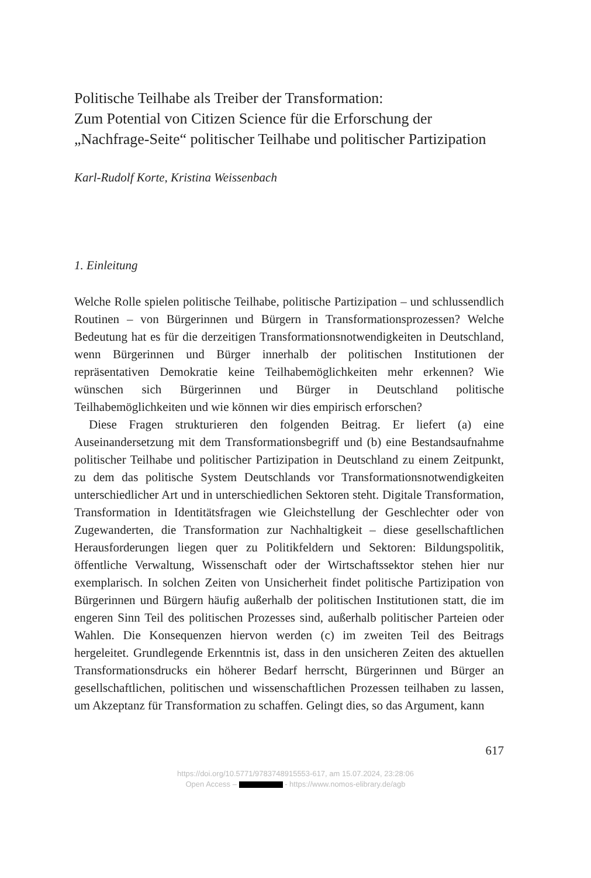Politische Teilhabe als Treiber der Transformation:
Zum Potential von Citizen Science für die Erforschung der „Nachfrage-Seite“ politischer Teilhabe und politischer Partizipation
Karl-Rudolf Korte, Kristina Weissenbach
1. Einleitung
Welche Rolle spielen politische Teilhabe, politische Partizipation – und schlussendlich Routinen – von Bürgerinnen und Bürgern in Transformationsprozessen? Welche Bedeutung hat es für die derzeitigen Transformationsnotwendigkeiten in Deutschland, wenn Bürgerinnen und Bürger innerhalb der politischen Institutionen der repräsentativen Demokratie keine Teilhabemöglichkeiten mehr erkennen? Wie wünschen sich Bürgerinnen und Bürger in Deutschland politische Teilhabemöglichkeiten und wie können wir dies empirisch erforschen?
Diese Fragen strukturieren den folgenden Beitrag. Er liefert (a) eine Auseinandersetzung mit dem Transformationsbegriff und (b) eine Bestandsaufnahme politischer Teilhabe und politischer Partizipation in Deutschland zu einem Zeitpunkt, zu dem das politische System Deutschlands vor Transformationsnotwendigkeiten unterschiedlicher Art und in unterschiedlichen Sektoren steht. Digitale Transformation, Transformation in Identitätsfragen wie Gleichstellung der Geschlechter oder von Zugewanderten, die Transformation zur Nachhaltigkeit – diese gesellschaftlichen Herausforderungen liegen quer zu Politikfeldern und Sektoren: Bildungspolitik, öffentliche Verwaltung, Wissenschaft oder der Wirtschaftssektor stehen hier nur exemplarisch. In solchen Zeiten von Unsicherheit findet politische Partizipation von Bürgerinnen und Bürgern häufig außerhalb der politischen Institutionen statt, die im engeren Sinn Teil des politischen Prozesses sind, außerhalb politischer Parteien oder Wahlen. Die Konsequenzen hiervon werden (c) im zweiten Teil des Beitrags hergeleitet. Grundlegende Erkenntnis ist, dass in den unsicheren Zeiten des aktuellen Transformationsdrucks ein höherer Bedarf herrscht, Bürgerinnen und Bürger an gesellschaftlichen, politischen und wissenschaftlichen Prozessen teilhaben zu lassen, um Akzeptanz für Transformation zu schaffen. Gelingt dies, so das Argument, kann
617
https://doi.org/10.5771/9783748915553-617, am 15.07.2024, 23:28:06
Open Access – - https://www.nomos-elibrary.de/agb